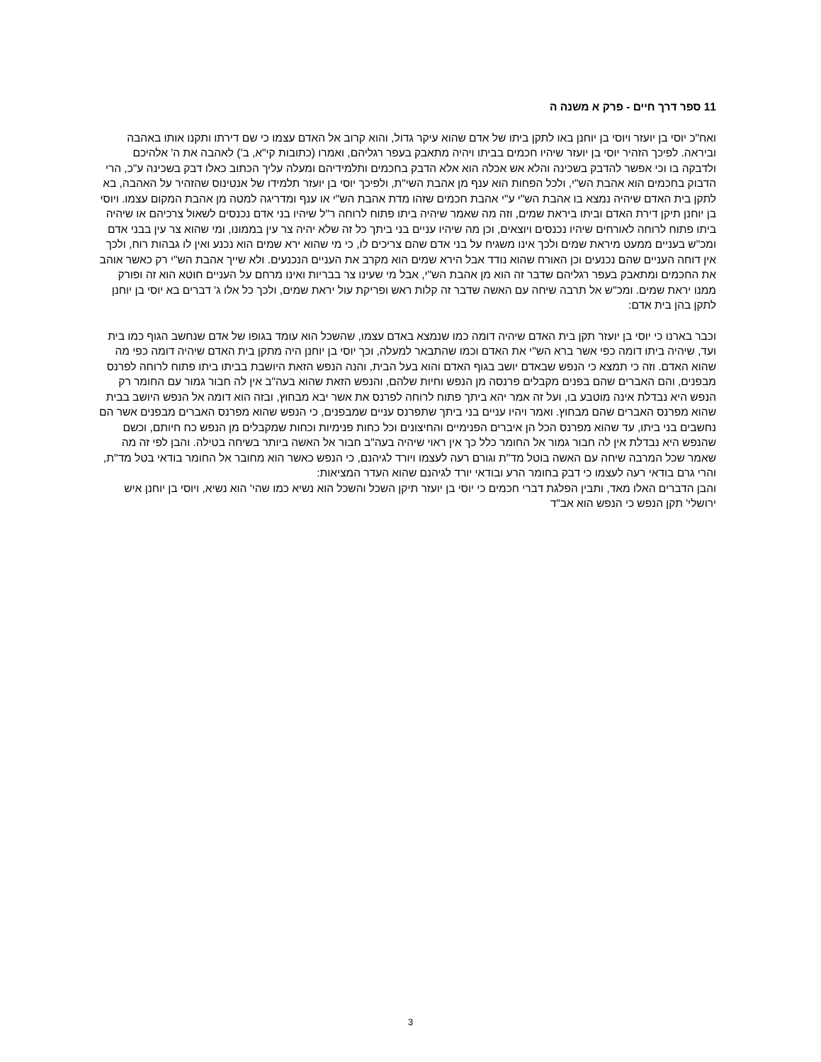11 ספר דרך חיים - פרק א משנה ה
ואח"כ יוסי בן יועזר ויוסי בן יוחנן באו לתקן ביתו של אדם שהוא עיקר גדול, והוא קרוב אל האדם עצמו כי שם דירתו ותקנו אותו באהבה וביראה. לפיכך הזהיר יוסי בן יועזר שיהיו חכמים בביתו ויהיה מתאבק בעפר רגליהם, ואמרו (כתובות קי"א, ב') לאהבה את ה' אלהיכם ולדבקה בו וכי אפשר להדבק בשכינה והלא אש אכלה הוא אלא הדבק בחכמים ותלמידיהם ומעלה עליך הכתוב כאלו דבק בשכינה ע"כ, הרי הדבוק בחכמים הוא אהבת הש"י, ולכל הפחות הוא ענף מן אהבת השי"ת, ולפיכך יוסי בן יועזר תלמידו של אנטינוס שהזהיר על האהבה, בא לתקן בית האדם שיהיה נמצא בו אהבת הש"י ע"י אהבת חכמים שזהו מדת אהבת הש"י או ענף ומדריגה למטה מן אהבת המקום עצמו. ויוסי בן יוחנן תיקן דירת האדם וביתו ביראת שמים, וזה מה שאמר שיהיה ביתו פתוח לרוחה ר"ל שיהיו בני אדם נכנסים לשאול צרכיהם או שיהיה ביתו פתוח לרוחה לאורחים שיהיו נכנסים ויוצאים, וכן מה שיהיו עניים בני ביתך כל זה שלא יהיה צר עין בממונו, ומי שהוא צר עין בבני אדם ומכ"ש בעניים ממעט מיראת שמים ולכך אינו משגיח על בני אדם שהם צריכים לו, כי מי שהוא ירא שמים הוא נכנע ואין לו גבהות רוח, ולכך אין דוחה העניים שהם נכנעים וכן האורח שהוא נודד אבל הירא שמים הוא מקרב את העניים הנכנעים. ולא שייך אהבת הש"י רק כאשר אוהב את החכמים ומתאבק בעפר רגליהם שדבר זה הוא מן אהבת הש"י, אבל מי שעינו צר בבריות ואינו מרחם על העניים חוטא הוא זה ופורק ממנו יראת שמים. ומכ"ש אל תרבה שיחה עם האשה שדבר זה קלות ראש ופריקת עול יראת שמים, ולכך כל אלו ג' דברים בא יוסי בן יוחנן לתקן בהן בית אדם:
וכבר בארנו כי יוסי בן יועזר תקן בית האדם שיהיה דומה כמו שנמצא באדם עצמו, שהשכל הוא עומד בגופו של אדם שנחשב הגוף כמו בית ועד, שיהיה ביתו דומה כפי אשר ברא הש"י את האדם וכמו שהתבאר למעלה, וכך יוסי בן יוחנן היה מתקן בית האדם שיהיה דומה כפי מה שהוא האדם. וזה כי תמצא כי הנפש שבאדם יושב בגוף האדם והוא בעל הבית, והנה הנפש הזאת היושבת בביתו ביתו פתוח לרוחה לפרנס מבפנים, והם האברים שהם בפנים מקבלים פרנסה מן הנפש וחיות שלהם, והנפש הזאת שהוא בעה"ב אין לה חבור גמור עם החומר רק הנפש היא נבדלת אינה מוטבע בו, ועל זה אמר יהא ביתך פתוח לרוחה לפרנס את אשר יבא מבחוץ, ובזה הוא דומה אל הנפש היושב בבית שהוא מפרנס האברים שהם מבחוץ. ואמר ויהיו עניים בני ביתך שתפרנס עניים שמבפנים, כי הנפש שהוא מפרנס האברים מבפנים אשר הם נחשבים בני ביתו, עד שהוא מפרנס הכל הן איברים הפנימיים והחיצונים וכל כחות פנימיות וכחות שמקבלים מן הנפש כח חיותם, וכשם שהנפש היא נבדלת אין לה חבור גמור אל החומר כלל כך אין ראוי שיהיה בעה"ב חבור אל האשה ביותר בשיחה בטילה. והבן לפי זה מה שאמר שכל המרבה שיחה עם האשה בוטל מד"ת וגורם רעה לעצמו ויורד לגיהנם, כי הנפש כאשר הוא מחובר אל החומר בודאי בטל מד"ת, והרי גרם בודאי רעה לעצמו כי דבק בחומר הרע ובודאי יורד לגיהנם שהוא העדר המציאות:
והבן הדברים האלו מאד, ותבין הפלגת דברי חכמים כי יוסי בן יועזר תיקן השכל והשכל הוא נשיא כמו שהי' הוא נשיא, ויוסי בן יוחנן איש ירושלי' תקן הנפש כי הנפש הוא אב"ד
3